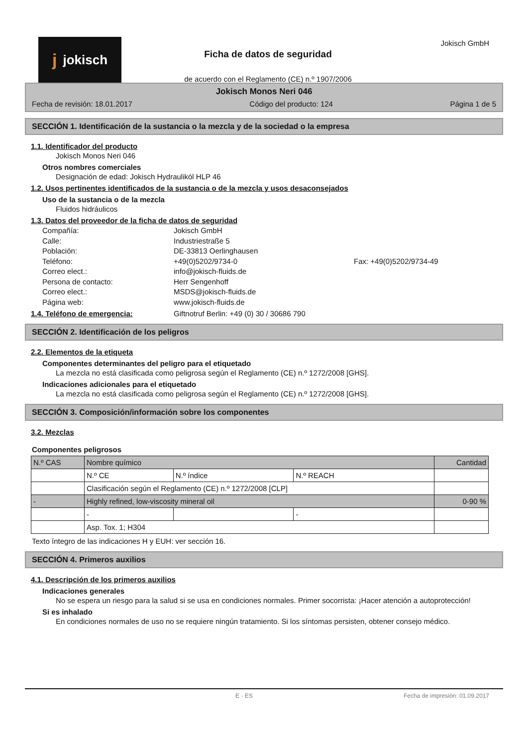jjokisch
Ficha de datos de seguridad
de acuerdo con el Reglamento (CE) n.º 1907/2006
Jokisch GmbH
Jokisch Monos Neri 046
Fecha de revisión: 18.01.2017 Código del producto: 124 Página 1 de 5
SECCIÓN 1. Identificación de la sustancia o la mezcla y de la sociedad o la empresa
1.1. Identificador del producto
Jokisch Monos Neri 046
Otros nombres comerciales
Designación de edad: Jokisch Hydraulikól HLP 46
1.2. Usos pertinentes identificados de la sustancia o de la mezcla y usos desaconsejados
Uso de la sustancia o de la mezcla
Fluidos hidráulicos
1.3. Datos del proveedor de la ficha de datos de seguridad
Compañía: Jokisch GmbH Calle: Industriestraße 5 Población: DE-33813 Oerlinghausen Teléfono: +49(0)5202/9734-0 Fax: +49(0)5202/9734-49 Correo elect.: info@jokisch-fluids.de Persona de contacto: Herr Sengenhoff Correo elect.: MSDS@jokisch-fluids.de Página web: www.jokisch-fluids.de
1.4. Teléfono de emergencia: Giftnotruf Berlin: +49 (0) 30 / 30686 790
SECCIÓN 2. Identificación de los peligros
2.2. Elementos de la etiqueta
Componentes determinantes del peligro para el etiquetado
La mezcla no está clasificada como peligrosa según el Reglamento (CE) n.º 1272/2008 [GHS].
Indicaciones adicionales para el etiquetado
La mezcla no está clasificada como peligrosa según el Reglamento (CE) n.º 1272/2008 [GHS].
SECCIÓN 3. Composición/información sobre los componentes
3.2. Mezclas
Componentes peligrosos
| N.º CAS | Nombre químico | | | Cantidad |
| | N.º CE | N.º índice | N.º REACH | |
| | Clasificación según el Reglamento (CE) n.º 1272/2008 [CLP] | | | |
| - | Highly refined, low-viscosity mineral oil | | | 0-90 % |
| | - | | - | |
| | Asp. Tox. 1; H304 | | | |
Texto íntegro de las indicaciones H y EUH: ver sección 16.
SECCIÓN 4. Primeros auxilios
4.1. Descripción de los primeros auxilios
Indicaciones generales
No se espera un riesgo para la salud si se usa en condiciones normales. Primer socorrista: ¡Hacer atención a autoprotección!
Si es inhalado
En condiciones normales de uso no se requiere ningún tratamiento. Si los síntomas persisten, obtener consejo médico.
E - ES Fecha de impresión: 01.09.2017